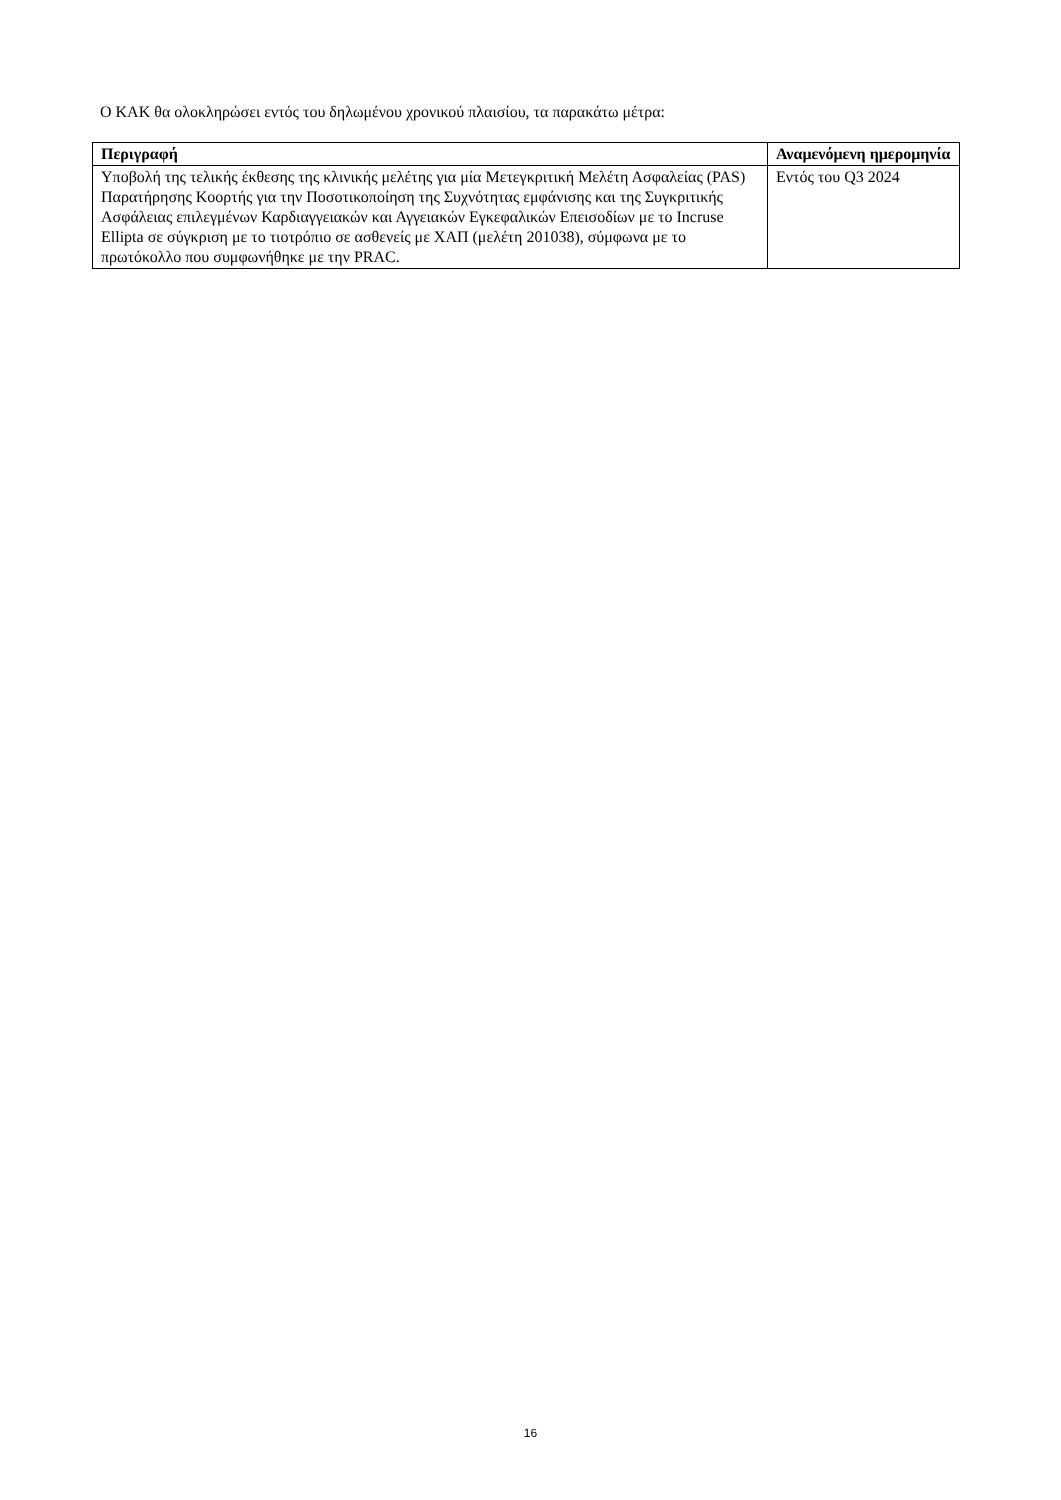Ο ΚΑΚ θα ολοκληρώσει εντός του δηλωμένου χρονικού πλαισίου, τα παρακάτω μέτρα:
| Περιγραφή | Αναμενόμενη ημερομηνία |
| --- | --- |
| Υποβολή της τελικής έκθεσης της κλινικής μελέτης για μία Μετεγκριτική Μελέτη Ασφαλείας (PAS) Παρατήρησης Κοορτής για την Ποσοτικοποίηση της Συχνότητας εμφάνισης και της Συγκριτικής Ασφάλειας επιλεγμένων Καρδιαγγειακών και Αγγειακών Εγκεφαλικών Επεισοδίων με το Incruse Ellipta σε σύγκριση με το τιοτρόπιο σε ασθενείς με ΧΑΠ (μελέτη 201038), σύμφωνα με το πρωτόκολλο που συμφωνήθηκε με την PRAC. | Εντός του Q3 2024 |
16